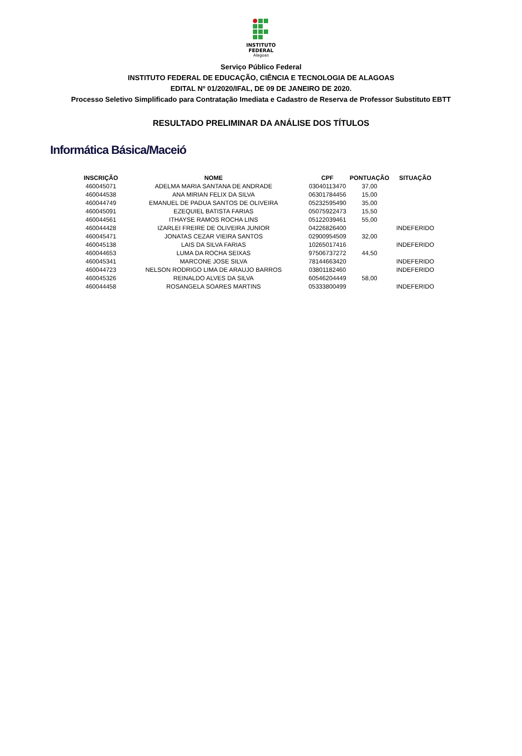INSTITUTO
FEDERAL
Alagoas
Serviço Público Federal
INSTITUTO FEDERAL DE EDUCAÇÃO, CIÊNCIA E TECNOLOGIA DE ALAGOAS
EDITAL Nº 01/2020/IFAL, DE 09 DE JANEIRO DE 2020.
Processo Seletivo Simplificado para Contratação Imediata e Cadastro de Reserva de Professor Substituto EBTT
RESULTADO PRELIMINAR DA ANÁLISE DOS TÍTULOS
Informática Básica/Maceió
| INSCRIÇÃO | NOME | CPF | PONTUAÇÃO | SITUAÇÃO |
| --- | --- | --- | --- | --- |
| 460045071 | ADELMA MARIA SANTANA DE ANDRADE | 03040113470 | 37,00 | |
| 460044538 | ANA MIRIAN FELIX DA SILVA | 06301784456 | 15,00 | |
| 460044749 | EMANUEL DE PADUA SANTOS DE OLIVEIRA | 05232595490 | 35,00 | |
| 460045091 | EZEQUIEL BATISTA FARIAS | 05075922473 | 15,50 | |
| 460044561 | ITHAYSE RAMOS ROCHA LINS | 05122039461 | 55,00 | |
| 460044428 | IZARLEI FREIRE DE OLIVEIRA JUNIOR | 04226826400 | | INDEFERIDO |
| 460045471 | JONATAS CEZAR VIEIRA SANTOS | 02900954509 | 32,00 | |
| 460045138 | LAIS DA SILVA FARIAS | 10265017416 | | INDEFERIDO |
| 460044653 | LUMA DA ROCHA SEIXAS | 97506737272 | 44,50 | |
| 460045341 | MARCONE JOSE SILVA | 78144663420 | | INDEFERIDO |
| 460044723 | NELSON RODRIGO LIMA DE ARAUJO BARROS | 03801182460 | | INDEFERIDO |
| 460045326 | REINALDO ALVES DA SILVA | 60546204449 | 58,00 | |
| 460044458 | ROSANGELA SOARES MARTINS | 05333800499 | | INDEFERIDO |